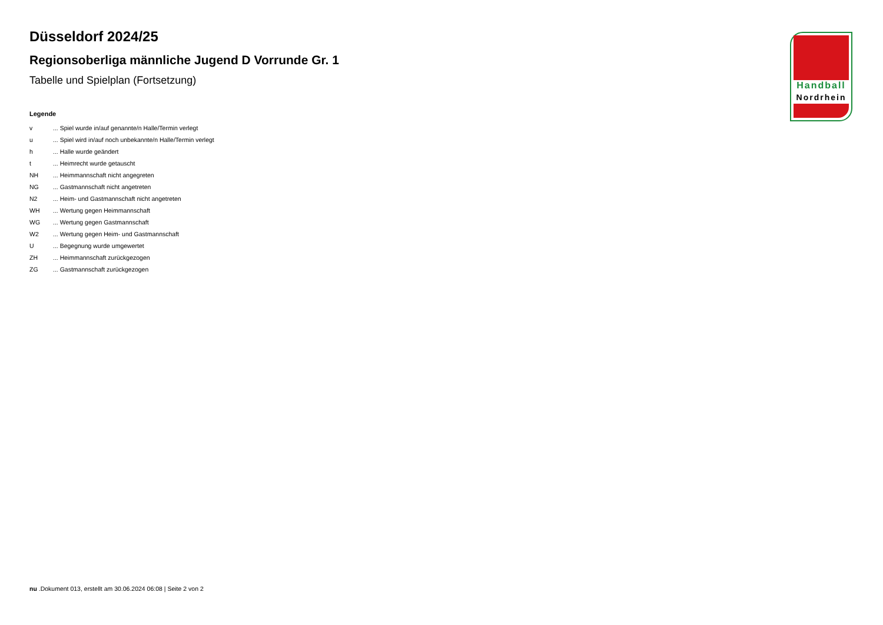Düsseldorf 2024/25
Regionsoberliga männliche Jugend D Vorrunde Gr. 1
Tabelle und Spielplan (Fortsetzung)
Legende
| v | ... Spiel wurde in/auf genannte/n Halle/Termin verlegt |
| u | ... Spiel wird in/auf noch unbekannte/n Halle/Termin verlegt |
| h | ... Halle wurde geändert |
| t | ... Heimrecht wurde getauscht |
| NH | ... Heimmannschaft nicht angegreten |
| NG | ... Gastmannschaft nicht angetreten |
| N2 | ... Heim- und Gastmannschaft nicht angetreten |
| WH | ... Wertung gegen Heimmannschaft |
| WG | ... Wertung gegen Gastmannschaft |
| W2 | ... Wertung gegen Heim- und Gastmannschaft |
| U | ... Begegnung wurde umgewertet |
| ZH | ... Heimmannschaft zurückgezogen |
| ZG | ... Gastmannschaft zurückgezogen |
Handball
Nordrhein
nu .Dokument 013, erstellt am 30.06.2024 06:08 | Seite 2 von 2